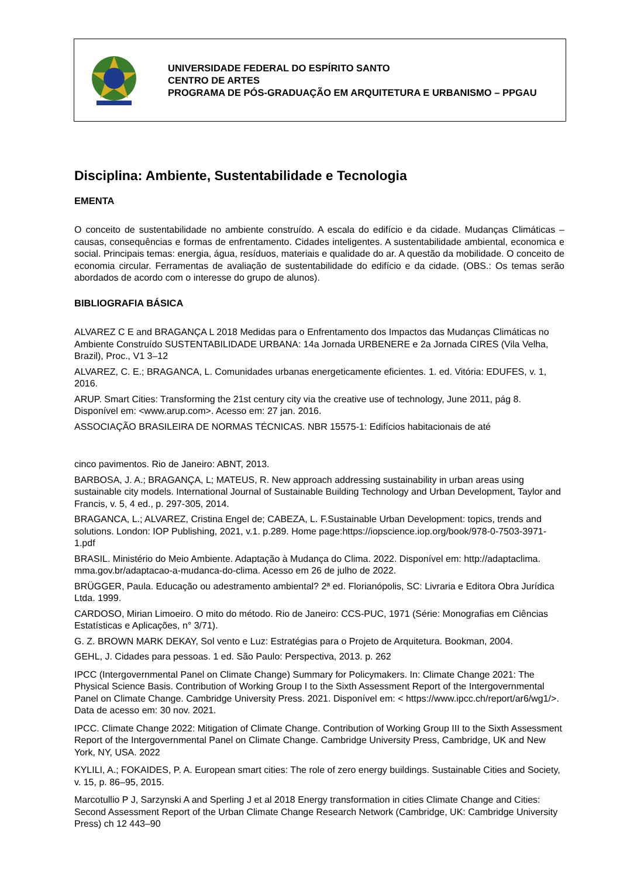UNIVERSIDADE FEDERAL DO ESPÍRITO SANTO
CENTRO DE ARTES
PROGRAMA DE PÓS-GRADUAÇÃO EM ARQUITETURA E URBANISMO – PPGAU
Disciplina: Ambiente, Sustentabilidade e Tecnologia
EMENTA
O conceito de sustentabilidade no ambiente construído. A escala do edifício e da cidade. Mudanças Climáticas – causas, consequências e formas de enfrentamento. Cidades inteligentes. A sustentabilidade ambiental, economica e social. Principais temas: energia, água, resíduos, materiais e qualidade do ar. A questão da mobilidade. O conceito de economia circular. Ferramentas de avaliação de sustentabilidade do edifício e da cidade. (OBS.: Os temas serão abordados de acordo com o interesse do grupo de alunos).
BIBLIOGRAFIA BÁSICA
ALVAREZ C E and BRAGANÇA L 2018 Medidas para o Enfrentamento dos Impactos das Mudanças Climáticas no Ambiente Construído SUSTENTABILIDADE URBANA: 14a Jornada URBENERE e 2a Jornada CIRES (Vila Velha, Brazil), Proc., V1 3–12
ALVAREZ, C. E.; BRAGANCA, L. Comunidades urbanas energeticamente eficientes. 1. ed. Vitória: EDUFES, v. 1, 2016.
ARUP. Smart Cities: Transforming the 21st century city via the creative use of technology, June 2011, pág 8. Disponível em: <www.arup.com>. Acesso em: 27 jan. 2016.
ASSOCIAÇÃO BRASILEIRA DE NORMAS TÉCNICAS. NBR 15575-1: Edifícios habitacionais de até
cinco pavimentos. Rio de Janeiro: ABNT, 2013.
BARBOSA, J. A.; BRAGANÇA, L; MATEUS, R. New approach addressing sustainability in urban areas using sustainable city models. International Journal of Sustainable Building Technology and Urban Development, Taylor and Francis, v. 5, 4 ed., p. 297-305, 2014.
BRAGANCA, L.; ALVAREZ, Cristina Engel de; CABEZA, L. F.Sustainable Urban Development: topics, trends and solutions. London: IOP Publishing, 2021, v.1. p.289. Home page:https://iopscience.iop.org/book/978-0-7503-3971-1.pdf
BRASIL. Ministério do Meio Ambiente. Adaptação à Mudança do Clima. 2022. Disponível em: http://adaptaclima. mma.gov.br/adaptacao-a-mudanca-do-clima. Acesso em 26 de julho de 2022.
BRÜGGER, Paula. Educação ou adestramento ambiental? 2ª ed. Florianópolis, SC: Livraria e Editora Obra Jurídica Ltda. 1999.
CARDOSO, Mirian Limoeiro. O mito do método. Rio de Janeiro: CCS-PUC, 1971 (Série: Monografias em Ciências Estatísticas e Aplicações, n° 3/71).
G. Z. BROWN MARK DEKAY, Sol vento e Luz: Estratégias para o Projeto de Arquitetura. Bookman, 2004.
GEHL, J. Cidades para pessoas. 1 ed. São Paulo: Perspectiva, 2013. p. 262
IPCC (Intergovernmental Panel on Climate Change) Summary for Policymakers. In: Climate Change 2021: The Physical Science Basis. Contribution of Working Group I to the Sixth Assessment Report of the Intergovernmental Panel on Climate Change. Cambridge University Press. 2021. Disponível em: < https://www.ipcc.ch/report/ar6/wg1/>. Data de acesso em: 30 nov. 2021.
IPCC. Climate Change 2022: Mitigation of Climate Change. Contribution of Working Group III to the Sixth Assessment Report of the Intergovernmental Panel on Climate Change. Cambridge University Press, Cambridge, UK and New York, NY, USA. 2022
KYLILI, A.; FOKAIDES, P. A. European smart cities: The role of zero energy buildings. Sustainable Cities and Society, v. 15, p. 86–95, 2015.
Marcotullio P J, Sarzynski A and Sperling J et al 2018 Energy transformation in cities Climate Change and Cities: Second Assessment Report of the Urban Climate Change Research Network (Cambridge, UK: Cambridge University Press) ch 12 443–90